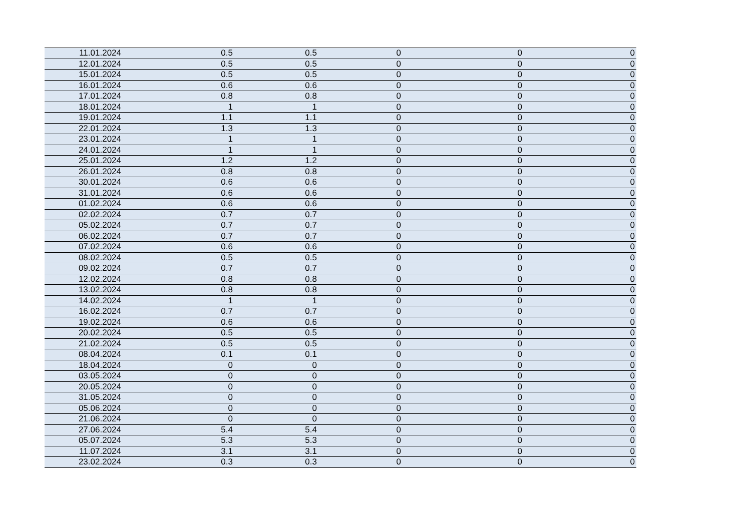| 11.01.2024 | 0.5 | 0.5 | 0 | 0 | 0 |
| 12.01.2024 | 0.5 | 0.5 | 0 | 0 | 0 |
| 15.01.2024 | 0.5 | 0.5 | 0 | 0 | 0 |
| 16.01.2024 | 0.6 | 0.6 | 0 | 0 | 0 |
| 17.01.2024 | 0.8 | 0.8 | 0 | 0 | 0 |
| 18.01.2024 | 1 | 1 | 0 | 0 | 0 |
| 19.01.2024 | 1.1 | 1.1 | 0 | 0 | 0 |
| 22.01.2024 | 1.3 | 1.3 | 0 | 0 | 0 |
| 23.01.2024 | 1 | 1 | 0 | 0 | 0 |
| 24.01.2024 | 1 | 1 | 0 | 0 | 0 |
| 25.01.2024 | 1.2 | 1.2 | 0 | 0 | 0 |
| 26.01.2024 | 0.8 | 0.8 | 0 | 0 | 0 |
| 30.01.2024 | 0.6 | 0.6 | 0 | 0 | 0 |
| 31.01.2024 | 0.6 | 0.6 | 0 | 0 | 0 |
| 01.02.2024 | 0.6 | 0.6 | 0 | 0 | 0 |
| 02.02.2024 | 0.7 | 0.7 | 0 | 0 | 0 |
| 05.02.2024 | 0.7 | 0.7 | 0 | 0 | 0 |
| 06.02.2024 | 0.7 | 0.7 | 0 | 0 | 0 |
| 07.02.2024 | 0.6 | 0.6 | 0 | 0 | 0 |
| 08.02.2024 | 0.5 | 0.5 | 0 | 0 | 0 |
| 09.02.2024 | 0.7 | 0.7 | 0 | 0 | 0 |
| 12.02.2024 | 0.8 | 0.8 | 0 | 0 | 0 |
| 13.02.2024 | 0.8 | 0.8 | 0 | 0 | 0 |
| 14.02.2024 | 1 | 1 | 0 | 0 | 0 |
| 16.02.2024 | 0.7 | 0.7 | 0 | 0 | 0 |
| 19.02.2024 | 0.6 | 0.6 | 0 | 0 | 0 |
| 20.02.2024 | 0.5 | 0.5 | 0 | 0 | 0 |
| 21.02.2024 | 0.5 | 0.5 | 0 | 0 | 0 |
| 08.04.2024 | 0.1 | 0.1 | 0 | 0 | 0 |
| 18.04.2024 | 0 | 0 | 0 | 0 | 0 |
| 03.05.2024 | 0 | 0 | 0 | 0 | 0 |
| 20.05.2024 | 0 | 0 | 0 | 0 | 0 |
| 31.05.2024 | 0 | 0 | 0 | 0 | 0 |
| 05.06.2024 | 0 | 0 | 0 | 0 | 0 |
| 21.06.2024 | 0 | 0 | 0 | 0 | 0 |
| 27.06.2024 | 5.4 | 5.4 | 0 | 0 | 0 |
| 05.07.2024 | 5.3 | 5.3 | 0 | 0 | 0 |
| 11.07.2024 | 3.1 | 3.1 | 0 | 0 | 0 |
| 23.02.2024 | 0.3 | 0.3 | 0 | 0 | 0 |